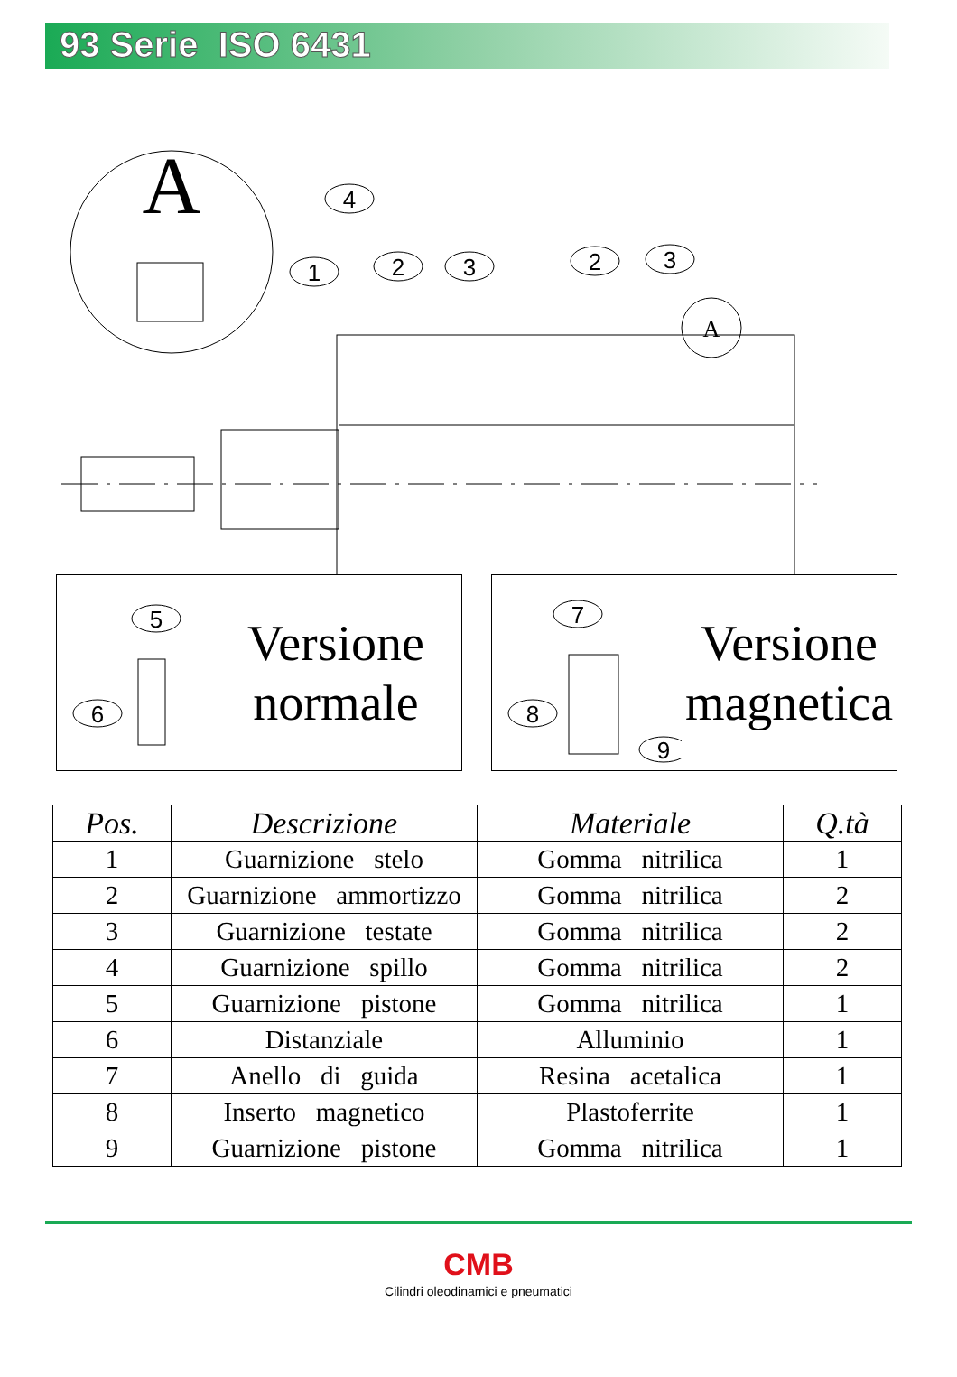93 Serie ISO 6431
A
4
1
2
3
2
3
A
5
6
Versione
normale
7
8
9
Versione
magnetica
| Pos. | Descrizione | Materiale | Q.tà |
| --- | --- | --- | --- |
| 1 | Guarnizione stelo | Gomma nitrilica | 1 |
| 2 | Guarnizione ammortizzo | Gomma nitrilica | 2 |
| 3 | Guarnizione testate | Gomma nitrilica | 2 |
| 4 | Guarnizione spillo | Gomma nitrilica | 2 |
| 5 | Guarnizione pistone | Gomma nitrilica | 1 |
| 6 | Distanziale | Alluminio | 1 |
| 7 | Anello di guida | Resina acetalica | 1 |
| 8 | Inserto magnetico | Plastoferrite | 1 |
| 9 | Guarnizione pistone | Gomma nitrilica | 1 |
CMB
Cilindri oleodinamici e pneumatici